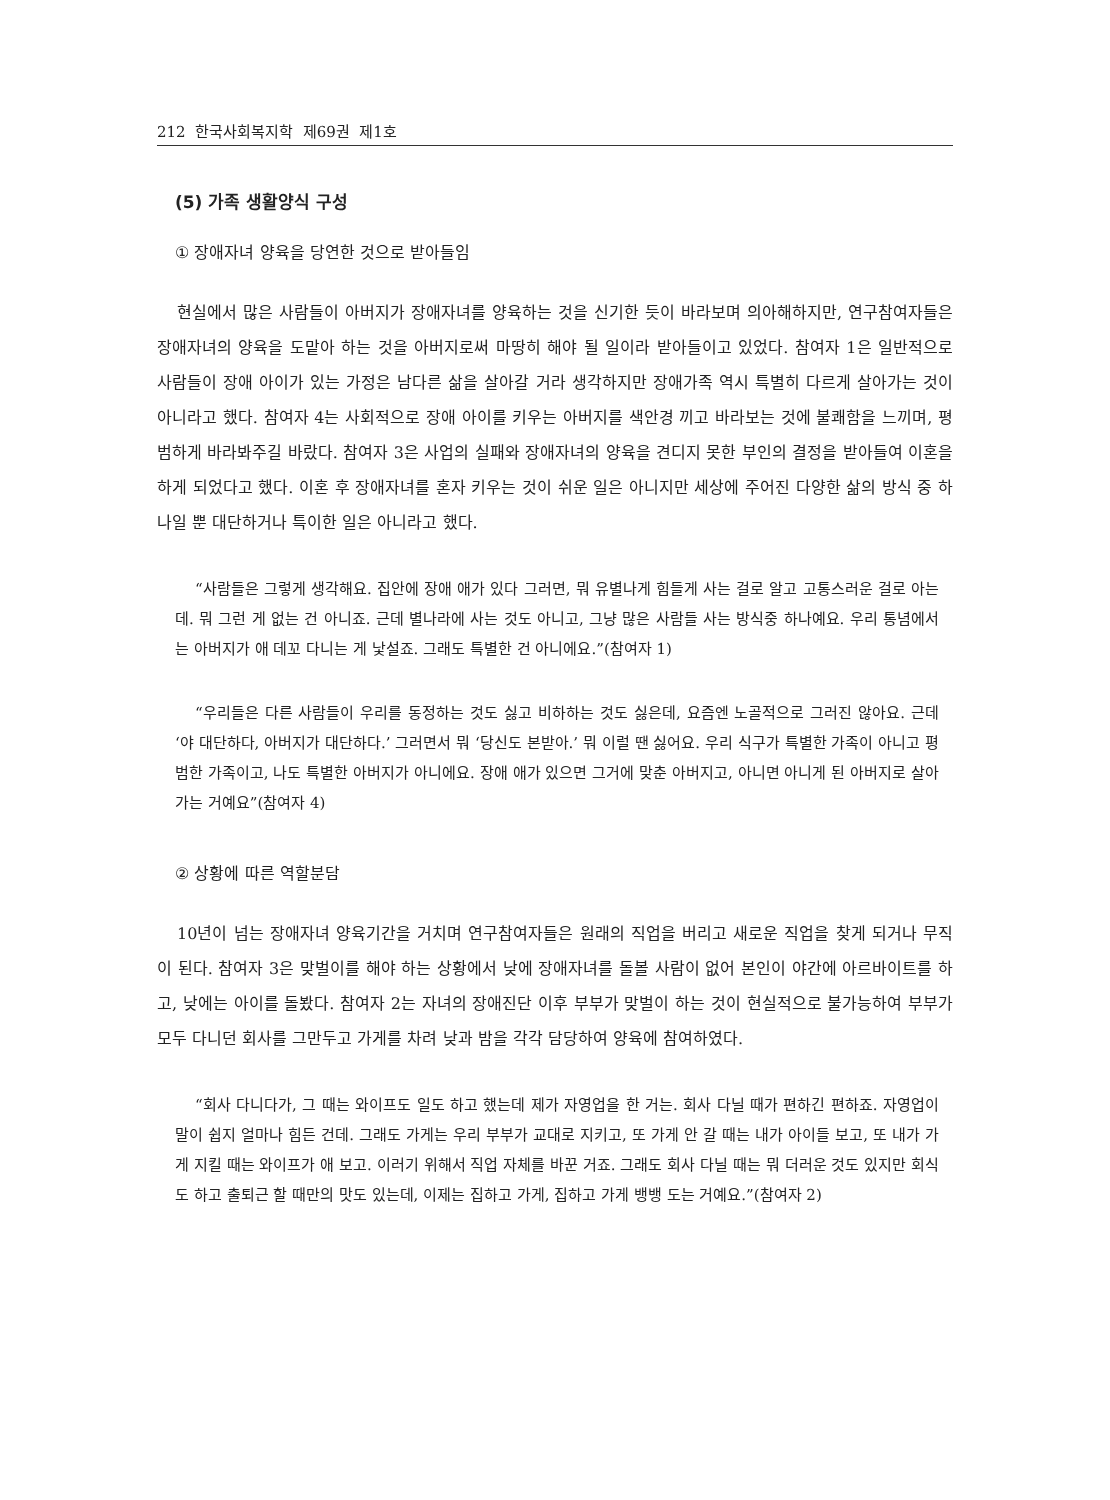212 한국사회복지학 제69권 제1호
(5) 가족 생활양식 구성
① 장애자녀 양육을 당연한 것으로 받아들임
현실에서 많은 사람들이 아버지가 장애자녀를 양육하는 것을 신기한 듯이 바라보며 의아해하지만, 연구참여자들은 장애자녀의 양육을 도맡아 하는 것을 아버지로써 마땅히 해야 될 일이라 받아들이고 있었다. 참여자 1은 일반적으로 사람들이 장애 아이가 있는 가정은 남다른 삶을 살아갈 거라 생각하지만 장애가족 역시 특별히 다르게 살아가는 것이 아니라고 했다. 참여자 4는 사회적으로 장애 아이를 키우는 아버지를 색안경 끼고 바라보는 것에 불쾌함을 느끼며, 평범하게 바라봐주길 바랐다. 참여자 3은 사업의 실패와 장애자녀의 양육을 견디지 못한 부인의 결정을 받아들여 이혼을 하게 되었다고 했다. 이혼 후 장애자녀를 혼자 키우는 것이 쉬운 일은 아니지만 세상에 주어진 다양한 삶의 방식 중 하나일 뿐 대단하거나 특이한 일은 아니라고 했다.
“사람들은 그렇게 생각해요. 집안에 장애 애가 있다 그러면, 뭐 유별나게 힘들게 사는 걸로 알고 고통스러운 걸로 아는데. 뭐 그런 게 없는 건 아니죠. 근데 별나라에 사는 것도 아니고, 그냥 많은 사람들 사는 방식중 하나예요. 우리 통념에서는 아버지가 애 데꼬 다니는 게 낯설죠. 그래도 특별한 건 아니에요.”(참여자 1)
“우리들은 다른 사람들이 우리를 동정하는 것도 싫고 비하하는 것도 싫은데, 요즘엔 노골적으로 그러진 않아요. 근데 ‘야 대단하다, 아버지가 대단하다.’ 그러면서 뭐 ‘당신도 본받아.’ 뭐 이럴 땐 싫어요. 우리 식구가 특별한 가족이 아니고 평범한 가족이고, 나도 특별한 아버지가 아니에요. 장애 애가 있으면 그거에 맞춘 아버지고, 아니면 아니게 된 아버지로 살아가는 거예요”(참여자 4)
② 상황에 따른 역할분담
10년이 넘는 장애자녀 양육기간을 거치며 연구참여자들은 원래의 직업을 버리고 새로운 직업을 찾게 되거나 무직이 된다. 참여자 3은 맞벌이를 해야 하는 상황에서 낮에 장애자녀를 돌볼 사람이 없어 본인이 야간에 아르바이트를 하고, 낮에는 아이를 돌봤다. 참여자 2는 자녀의 장애진단 이후 부부가 맞벌이 하는 것이 현실적으로 불가능하여 부부가 모두 다니던 회사를 그만두고 가게를 차려 낮과 밤을 각각 담당하여 양육에 참여하였다.
“회사 다니다가, 그 때는 와이프도 일도 하고 했는데 제가 자영업을 한 거는. 회사 다닐 때가 편하긴 편하죠. 자영업이 말이 쉽지 얼마나 힘든 건데. 그래도 가게는 우리 부부가 교대로 지키고, 또 가게 안 갈 때는 내가 아이들 보고, 또 내가 가게 지킬 때는 와이프가 애 보고. 이러기 위해서 직업 자체를 바꾼 거죠. 그래도 회사 다닐 때는 뭐 더러운 것도 있지만 회식도 하고 출퇴근 할 때만의 맛도 있는데, 이제는 집하고 가게, 집하고 가게 뱅뱅 도는 거예요.”(참여자 2)